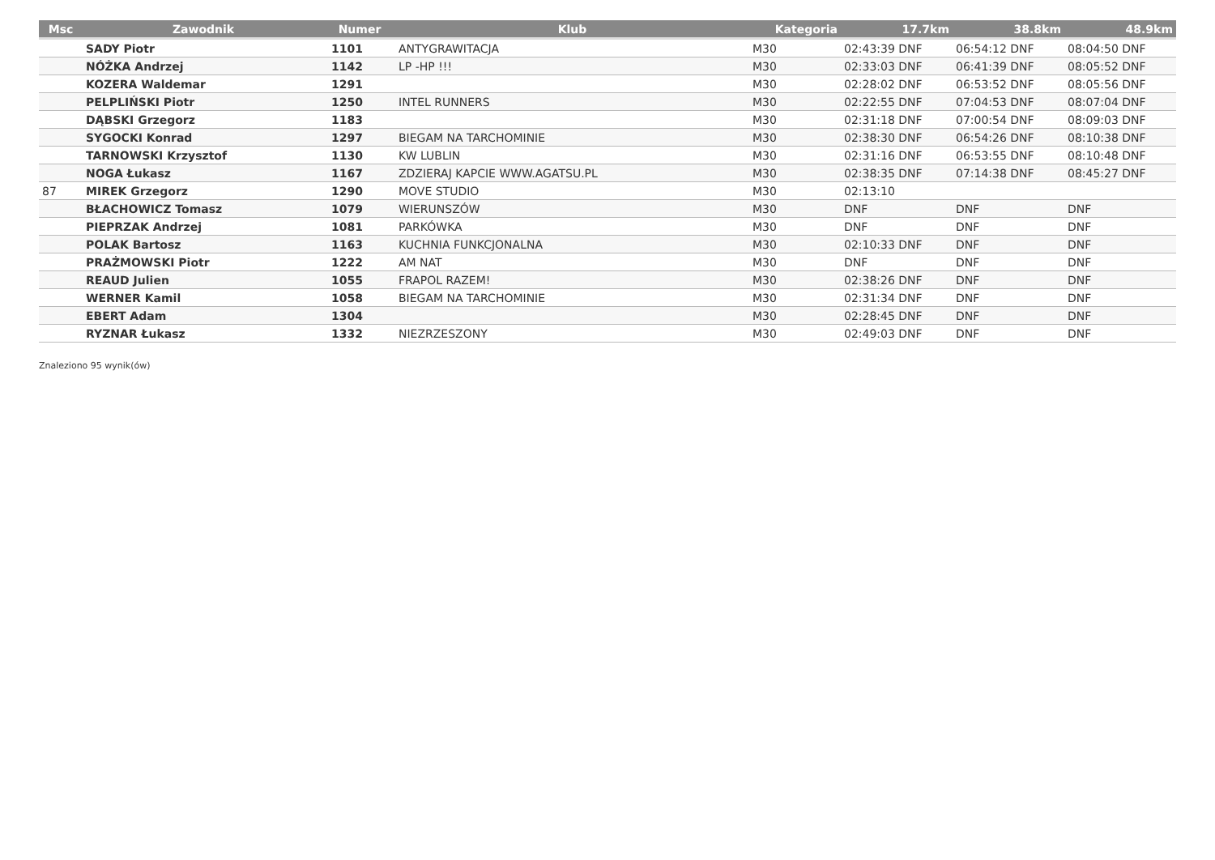| Msc | Zawodnik | Numer | Klub | Kategoria | 17.7km | 38.8km | 48.9km |
| --- | --- | --- | --- | --- | --- | --- | --- |
| | SADY Piotr | 1101 | ANTYGRAWITACJA | M30 | 02:43:39 DNF | 06:54:12 DNF | 08:04:50 DNF |
| | NÓŻKA Andrzej | 1142 | LP -HP !!! | M30 | 02:33:03 DNF | 06:41:39 DNF | 08:05:52 DNF |
| | KOZERA Waldemar | 1291 | | M30 | 02:28:02 DNF | 06:53:52 DNF | 08:05:56 DNF |
| | PELPLIŃSKI Piotr | 1250 | INTEL RUNNERS | M30 | 02:22:55 DNF | 07:04:53 DNF | 08:07:04 DNF |
| | DĄBSKI Grzegorz | 1183 | | M30 | 02:31:18 DNF | 07:00:54 DNF | 08:09:03 DNF |
| | SYGOCKI Konrad | 1297 | BIEGAM NA TARCHOMINIE | M30 | 02:38:30 DNF | 06:54:26 DNF | 08:10:38 DNF |
| | TARNOWSKI Krzysztof | 1130 | KW LUBLIN | M30 | 02:31:16 DNF | 06:53:55 DNF | 08:10:48 DNF |
| | NOGA Łukasz | 1167 | ZDZIERAJ KAPCIE WWW.AGATSU.PL | M30 | 02:38:35 DNF | 07:14:38 DNF | 08:45:27 DNF |
| 87 | MIREK Grzegorz | 1290 | MOVE STUDIO | M30 | 02:13:10 | | |
| | BŁACHOWICZ Tomasz | 1079 | WIERUNSZÓW | M30 | DNF | DNF | DNF |
| | PIEPRZAK Andrzej | 1081 | PARKÓWKA | M30 | DNF | DNF | DNF |
| | POLAK Bartosz | 1163 | KUCHNIA FUNKCJONALNA | M30 | 02:10:33 DNF | DNF | DNF |
| | PRAŻMOWSKI Piotr | 1222 | AM NAT | M30 | DNF | DNF | DNF |
| | REAUD Julien | 1055 | FRAPOL RAZEM! | M30 | 02:38:26 DNF | DNF | DNF |
| | WERNER Kamil | 1058 | BIEGAM NA TARCHOMINIE | M30 | 02:31:34 DNF | DNF | DNF |
| | EBERT Adam | 1304 | | M30 | 02:28:45 DNF | DNF | DNF |
| | RYZNAR Łukasz | 1332 | NIEZRZESZONY | M30 | 02:49:03 DNF | DNF | DNF |
Znaleziono 95 wynik(ów)